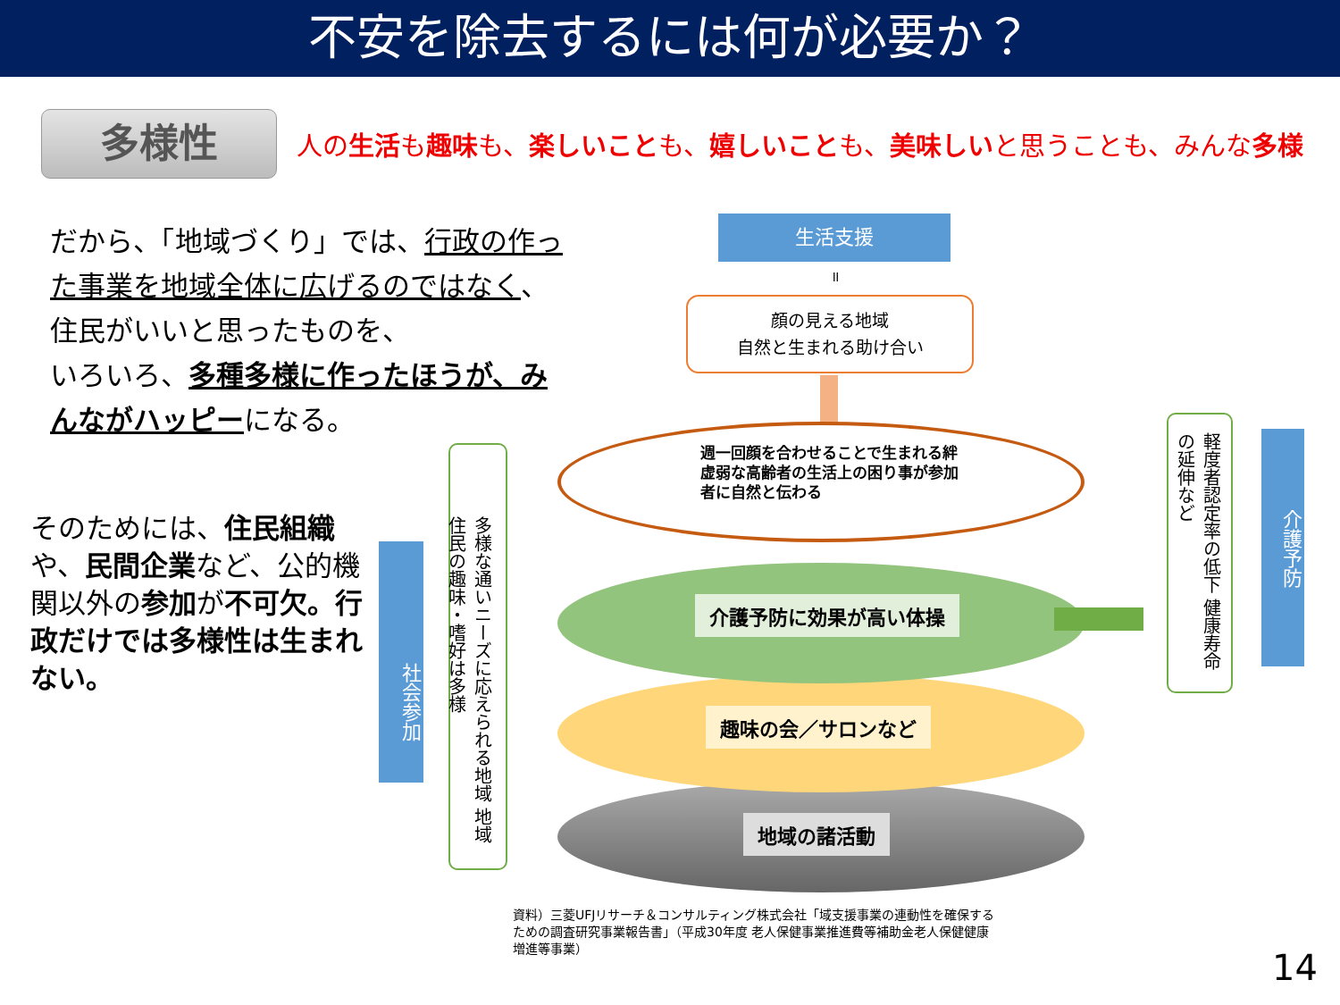不安を除去するには何が必要か？
多様性 人の生活も趣味も、楽しいことも、嬉しいことも、美味しいと思うことも、みんな多様
だから、「地域づくり」では、行政の作った事業を地域全体に広げるのではなく、住民がいいと思ったものを、
いろいろ、多種多様に作ったほうが、みんながハッピーになる。
そのためには、住民組織や、民間企業など、公的機関以外の参加が不可欠。行政だけでは多様性は生まれない。
社会参加
多様な通いニーズに応えられる地域 地域住民の趣味・嗜好は多様
生活支援
॥
顔の見える地域
自然と生まれる助け合い
週一回顔を合わせることで生まれる絆
虚弱な高齢者の生活上の困り事が参加者に自然と伝わる
介護予防に効果が高い体操
趣味の会／サロンなど
地域の諸活動
軽度者認定率の低下 健康寿命の延伸など
介護予防
資料）三菱UFJリサーチ＆コンサルティング株式会社「域支援事業の連動性を確保するための調査研究事業報告書」（平成30年度 老人保健事業推進費等補助金老人保健健康増進等事業）
14